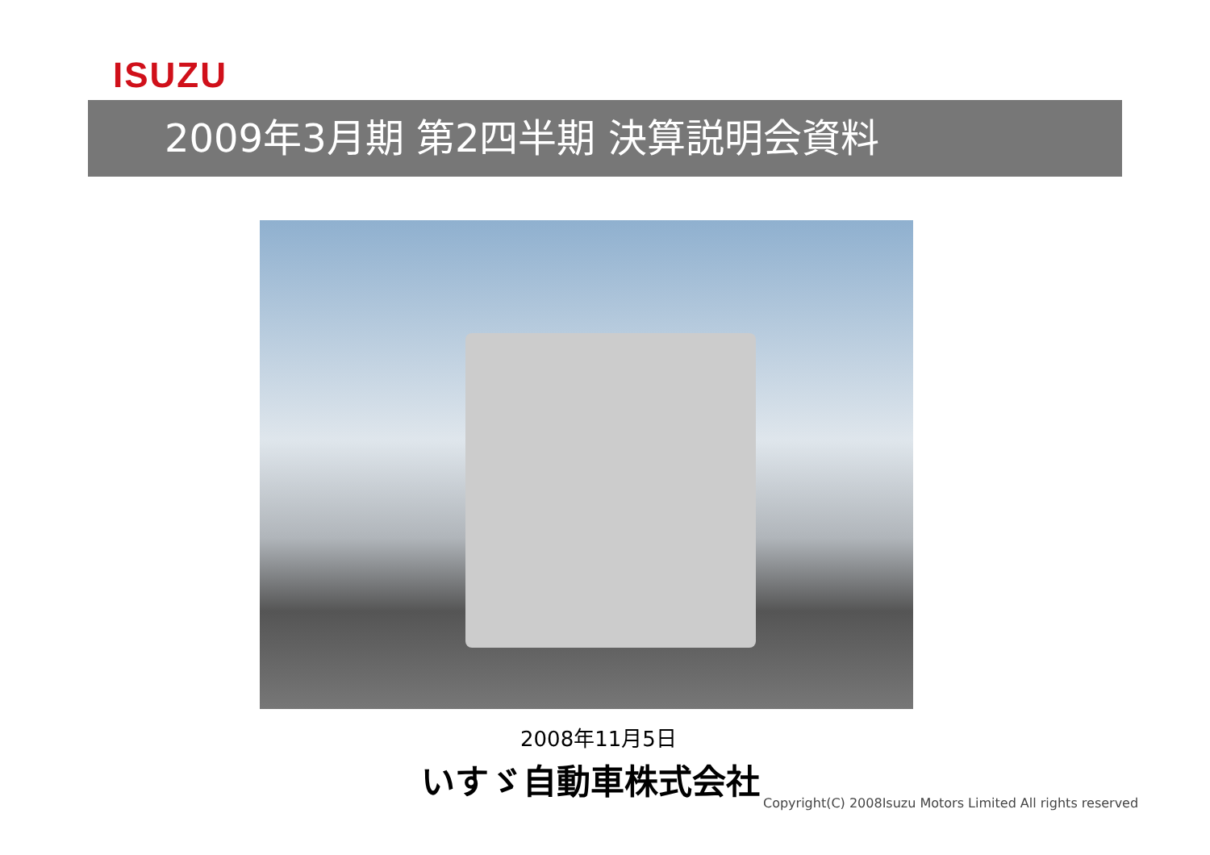ISUZU
2009年3月期 第2四半期 決算説明会資料
2008年11月5日
いすゞ自動車株式会社
Copyright(C) 2008Isuzu Motors Limited All rights reserved